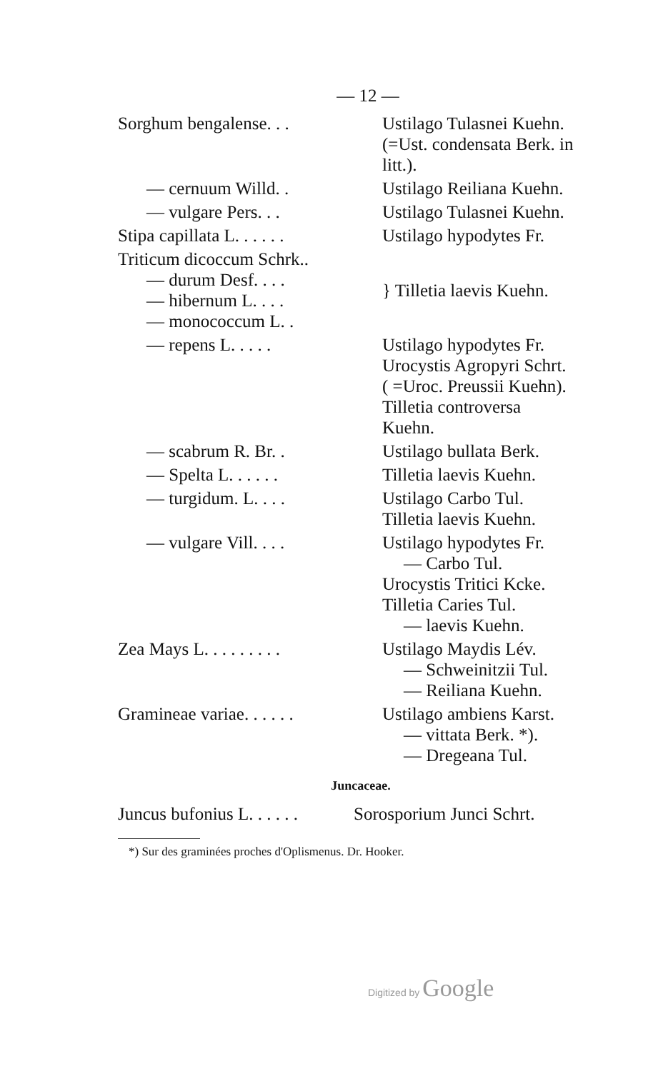— 12 —
| Sorghum bengalense. . . | Ustilago Tulasnei Kuehn. (=Ust. condensata Berk. in litt.). |
| — cernuum Willd. . | Ustilago Reiliana Kuehn. |
| — vulgare Pers. . . | Ustilago Tulasnei Kuehn. |
| Stipa capillata L. . . . . . | Ustilago hypodytes Fr. |
| Triticum dicoccum Schrk.. — durum Desf. . . . — hibernum L. . . . — monococcum L. . | } Tilletia laevis Kuehn. |
| — repens L. . . . . | Ustilago hypodytes Fr. Urocystis Agropyri Schrt. ( =Uroc. Preussii Kuehn). Tilletia controversa Kuehn. |
| — scabrum R. Br. . | Ustilago bullata Berk. |
| — Spelta L. . . . . . | Tilletia laevis Kuehn. |
| — turgidum. L. . . . | Ustilago Carbo Tul. Tilletia laevis Kuehn. |
| — vulgare Vill. . . . | Ustilago hypodytes Fr. — Carbo Tul. Urocystis Tritici Kcke. Tilletia Caries Tul. — laevis Kuehn. |
| Zea Mays L. . . . . . . . . | Ustilago Maydis Lév. — Schweinitzii Tul. — Reiliana Kuehn. |
| Gramineae variae. . . . . . | Ustilago ambiens Karst. — vittata Berk. *). — Dregeana Tul. |
Juncaceae.
| Juncus bufonius L. . . . . . | Sorosporium Junci Schrt. |
*) Sur des graminées proches d'Oplismenus. Dr. Hooker.
Digitized by Google